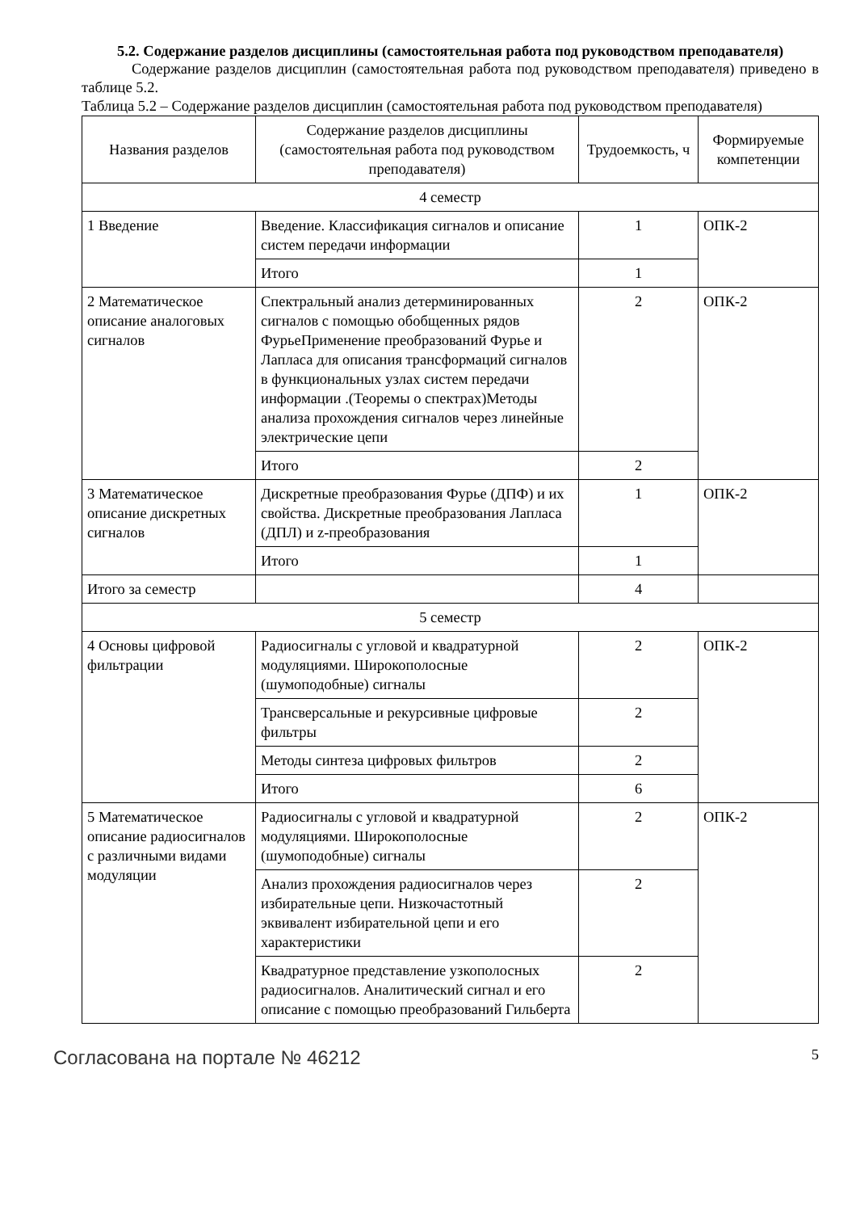5.2. Содержание разделов дисциплины (самостоятельная работа под руководством преподавателя)
Содержание разделов дисциплин (самостоятельная работа под руководством преподавателя) приведено в таблице 5.2.
Таблица 5.2 – Содержание разделов дисциплин (самостоятельная работа под руководством преподавателя)
| Названия разделов | Содержание разделов дисциплины (самостоятельная работа под руководством преподавателя) | Трудоемкость, ч | Формируемые компетенции |
| --- | --- | --- | --- |
| 4 семестр | | | |
| 1 Введение | Введение. Классификация сигналов и описание систем передачи информации | 1 | ОПК-2 |
| | Итого | 1 | |
| 2 Математическое описание аналоговых сигналов | Спектральный анализ детерминированных сигналов с помощью обобщенных рядов ФурьеПрименение преобразований Фурье и Лапласа для описания трансформаций сигналов в функциональных узлах систем передачи информации .(Теоремы о спектрах)Методы анализа прохождения сигналов через линейные электрические цепи | 2 | ОПК-2 |
| | Итого | 2 | |
| 3 Математическое описание дискретных сигналов | Дискретные преобразования Фурье (ДПФ) и их свойства. Дискретные преобразования Лапласа (ДПЛ) и z-преобразования | 1 | ОПК-2 |
| | Итого | 1 | |
| Итого за семестр | | 4 | |
| 5 семестр | | | |
| 4 Основы цифровой фильтрации | Радиосигналы с угловой и квадратурной модуляциями. Широкополосные (шумоподобные) сигналы | 2 | ОПК-2 |
| | Трансверсальные и рекурсивные цифровые фильтры | 2 | |
| | Методы синтеза цифровых фильтров | 2 | |
| | Итого | 6 | |
| 5 Математическое описание радиосигналов с различными видами модуляции | Радиосигналы с угловой и квадратурной модуляциями. Широкополосные (шумоподобные) сигналы | 2 | ОПК-2 |
| | Анализ прохождения радиосигналов через избирательные цепи. Низкочастотный эквивалент избирательной цепи и его характеристики | 2 | |
| | Квадратурное представление узкополосных радиосигналов. Аналитический сигнал и его описание с помощью преобразований Гильберта | 2 | |
Согласована на портале № 46212 5